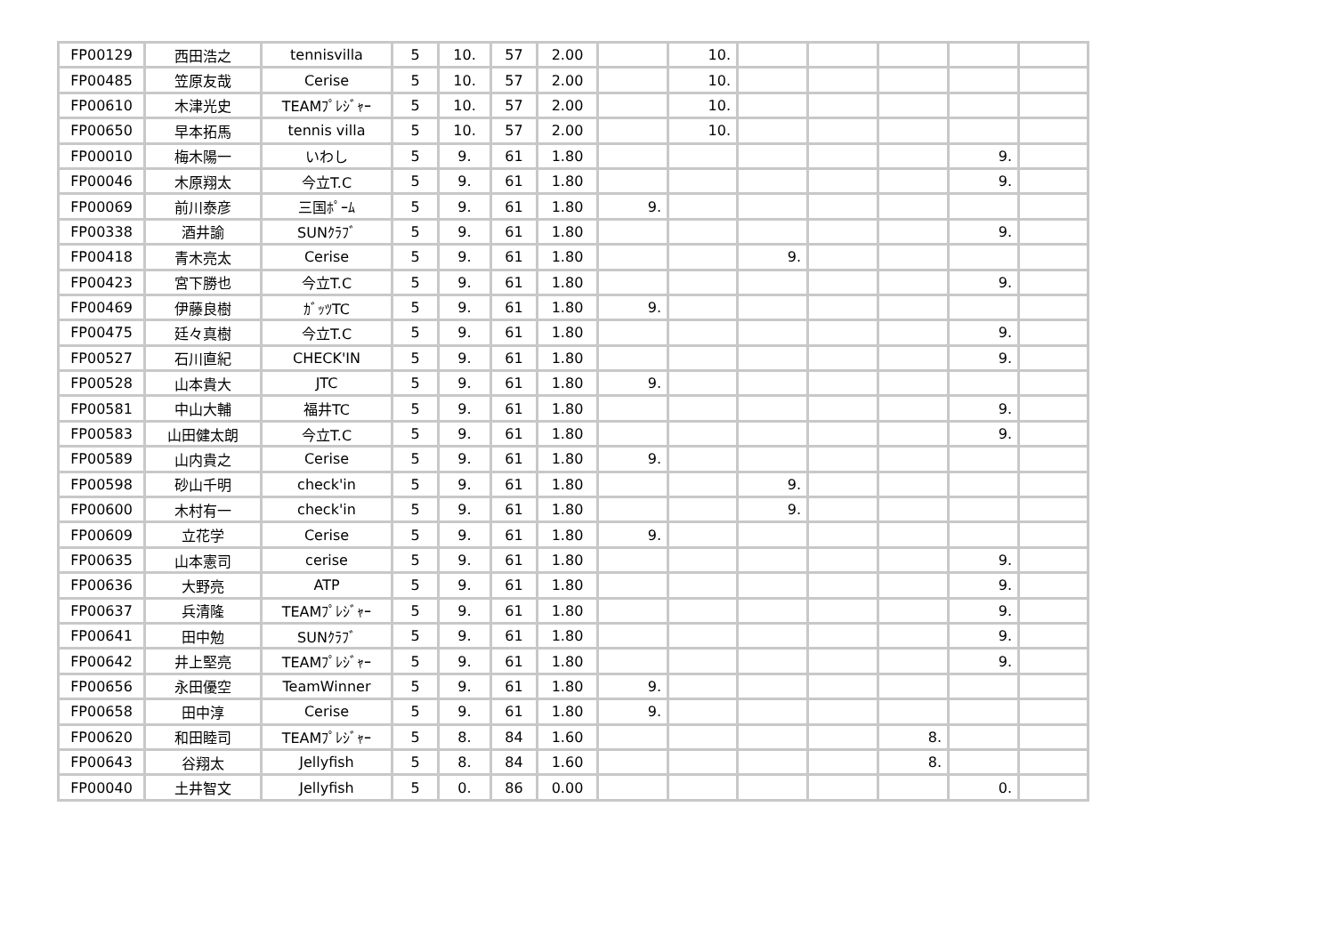| FP00129 | 西田浩之 | tennisvilla | 5 | 10. | 57 | 2.00 | | 10. | | | | | |
| FP00485 | 笠原友哉 | Cerise | 5 | 10. | 57 | 2.00 | | 10. | | | | | |
| FP00610 | 木津光史 | TEAMﾌﾟﾚｼﾞｬｰ | 5 | 10. | 57 | 2.00 | | 10. | | | | | |
| FP00650 | 早本拓馬 | tennis villa | 5 | 10. | 57 | 2.00 | | 10. | | | | | |
| FP00010 | 梅木陽一 | いわし | 5 | 9. | 61 | 1.80 | | | | | | 9. | |
| FP00046 | 木原翔太 | 今立T.C | 5 | 9. | 61 | 1.80 | | | | | | 9. | |
| FP00069 | 前川泰彦 | 三国ﾎﾟｰﾑ | 5 | 9. | 61 | 1.80 | 9. | | | | | | |
| FP00338 | 酒井諭 | SUNｸﾗﾌﾞ | 5 | 9. | 61 | 1.80 | | | | | | 9. | |
| FP00418 | 青木亮太 | Cerise | 5 | 9. | 61 | 1.80 | | | 9. | | | | |
| FP00423 | 宮下勝也 | 今立T.C | 5 | 9. | 61 | 1.80 | | | | | | 9. | |
| FP00469 | 伊藤良樹 | ｶﾞｯﾂTC | 5 | 9. | 61 | 1.80 | 9. | | | | | | |
| FP00475 | 廷々真樹 | 今立T.C | 5 | 9. | 61 | 1.80 | | | | | | 9. | |
| FP00527 | 石川直紀 | CHECK'IN | 5 | 9. | 61 | 1.80 | | | | | | 9. | |
| FP00528 | 山本貴大 | JTC | 5 | 9. | 61 | 1.80 | 9. | | | | | | |
| FP00581 | 中山大輔 | 福井TC | 5 | 9. | 61 | 1.80 | | | | | | 9. | |
| FP00583 | 山田健太朗 | 今立T.C | 5 | 9. | 61 | 1.80 | | | | | | 9. | |
| FP00589 | 山内貴之 | Cerise | 5 | 9. | 61 | 1.80 | 9. | | | | | | |
| FP00598 | 砂山千明 | check'in | 5 | 9. | 61 | 1.80 | | | 9. | | | | |
| FP00600 | 木村有一 | check'in | 5 | 9. | 61 | 1.80 | | | 9. | | | | |
| FP00609 | 立花学 | Cerise | 5 | 9. | 61 | 1.80 | 9. | | | | | | |
| FP00635 | 山本憲司 | cerise | 5 | 9. | 61 | 1.80 | | | | | | 9. | |
| FP00636 | 大野亮 | ATP | 5 | 9. | 61 | 1.80 | | | | | | 9. | |
| FP00637 | 兵清隆 | TEAMﾌﾟﾚｼﾞｬｰ | 5 | 9. | 61 | 1.80 | | | | | | 9. | |
| FP00641 | 田中勉 | SUNｸﾗﾌﾞ | 5 | 9. | 61 | 1.80 | | | | | | 9. | |
| FP00642 | 井上堅亮 | TEAMﾌﾟﾚｼﾞｬｰ | 5 | 9. | 61 | 1.80 | | | | | | 9. | |
| FP00656 | 永田優空 | TeamWinner | 5 | 9. | 61 | 1.80 | 9. | | | | | | |
| FP00658 | 田中淳 | Cerise | 5 | 9. | 61 | 1.80 | 9. | | | | | | |
| FP00620 | 和田睦司 | TEAMﾌﾟﾚｼﾞｬｰ | 5 | 8. | 84 | 1.60 | | | | | 8. | | |
| FP00643 | 谷翔太 | Jellyfish | 5 | 8. | 84 | 1.60 | | | | | 8. | | |
| FP00040 | 土井智文 | Jellyfish | 5 | 0. | 86 | 0.00 | | | | | | 0. | |